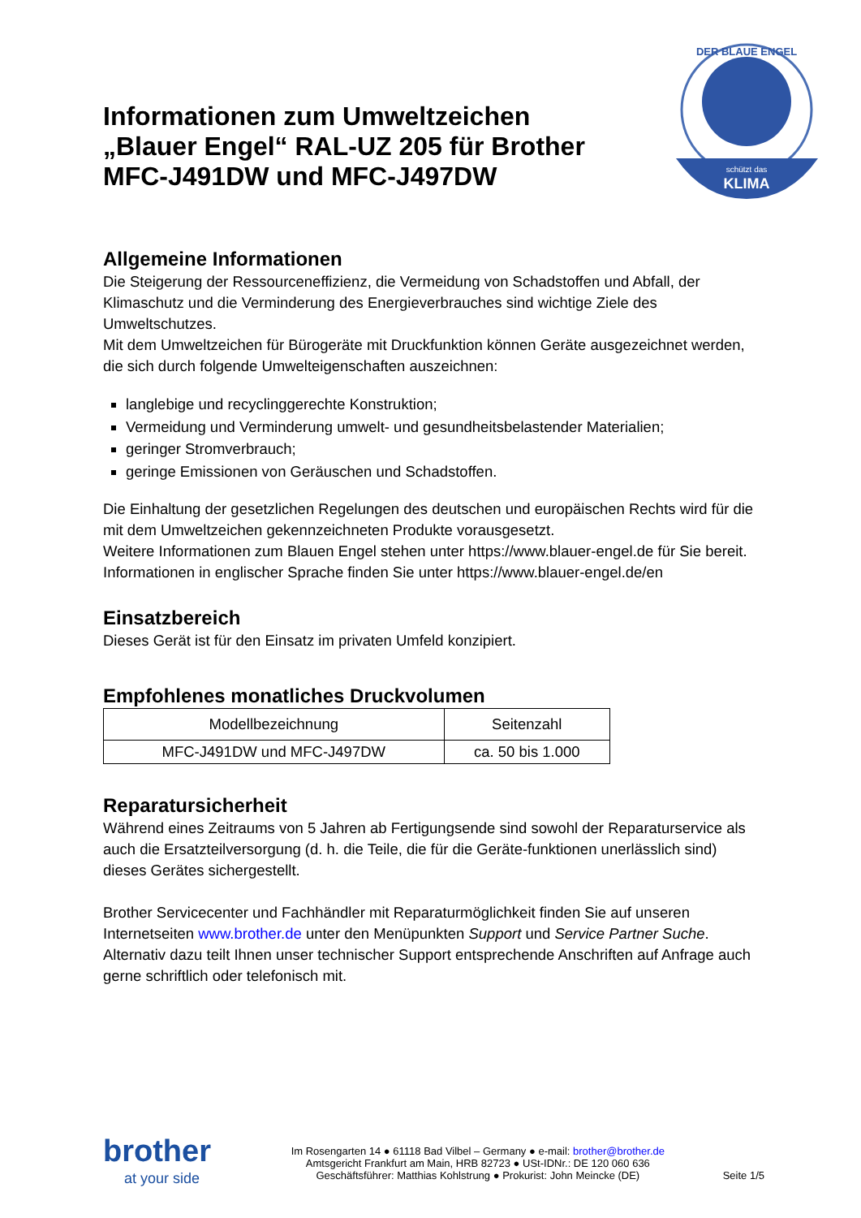schützt das
KLIMA
DER BLAUE ENGEL
Informationen zum Umweltzeichen „Blauer Engel“ RAL-UZ 205 für Brother MFC-J491DW und MFC-J497DW
Allgemeine Informationen
Die Steigerung der Ressourceneffizienz, die Vermeidung von Schadstoffen und Abfall, der Klimaschutz und die Verminderung des Energieverbrauches sind wichtige Ziele des Umweltschutzes.
Mit dem Umweltzeichen für Bürogeräte mit Druckfunktion können Geräte ausgezeichnet werden, die sich durch folgende Umwelteigenschaften auszeichnen:
langlebige und recyclinggerechte Konstruktion;
Vermeidung und Verminderung umwelt- und gesundheitsbelastender Materialien;
geringer Stromverbrauch;
geringe Emissionen von Geräuschen und Schadstoffen.
Die Einhaltung der gesetzlichen Regelungen des deutschen und europäischen Rechts wird für die mit dem Umweltzeichen gekennzeichneten Produkte vorausgesetzt.
Weitere Informationen zum Blauen Engel stehen unter https://www.blauer-engel.de für Sie bereit.
Informationen in englischer Sprache finden Sie unter https://www.blauer-engel.de/en
Einsatzbereich
Dieses Gerät ist für den Einsatz im privaten Umfeld konzipiert.
Empfohlenes monatliches Druckvolumen
| Modellbezeichnung | Seitenzahl |
| --- | --- |
| MFC-J491DW und MFC-J497DW | ca. 50 bis 1.000 |
Reparatursicherheit
Während eines Zeitraums von 5 Jahren ab Fertigungsende sind sowohl der Reparaturservice als auch die Ersatzteilversorgung (d. h. die Teile, die für die Geräte-funktionen unerlässlich sind) dieses Gerätes sichergestellt.
Brother Servicecenter und Fachhändler mit Reparaturmöglichkeit finden Sie auf unseren Internetseiten www.brother.de unter den Menüpunkten Support und Service Partner Suche. Alternativ dazu teilt Ihnen unser technischer Support entsprechende Anschriften auf Anfrage auch gerne schriftlich oder telefonisch mit.
brother
at your side
Im Rosengarten 14 ● 61118 Bad Vilbel – Germany ● e-mail: brother@brother.de
Amtsgericht Frankfurt am Main, HRB 82723 ● USt-IDNr.: DE 120 060 636
Geschäftsführer: Matthias Kohlstrung ● Prokurist: John Meincke (DE)
Seite 1/5